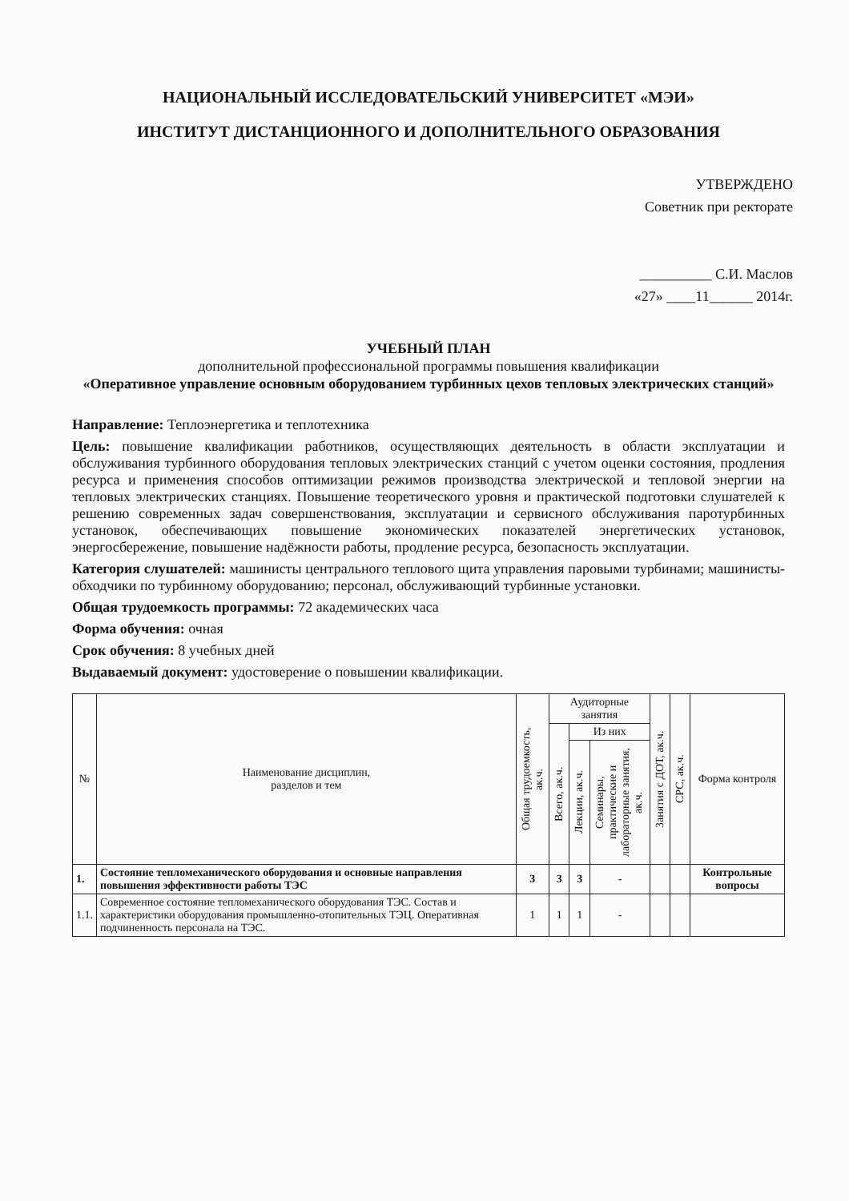НАЦИОНАЛЬНЫЙ ИССЛЕДОВАТЕЛЬСКИЙ УНИВЕРСИТЕТ «МЭИ»
ИНСТИТУТ ДИСТАНЦИОННОГО И ДОПОЛНИТЕЛЬНОГО ОБРАЗОВАНИЯ
УТВЕРЖДЕНО
Советник при ректорате
__________ С.И. Маслов
«27» ____11______ 2014г.
УЧЕБНЫЙ ПЛАН
дополнительной профессиональной программы повышения квалификации
«Оперативное управление основным оборудованием турбинных цехов тепловых электрических станций»
Направление: Теплоэнергетика и теплотехника
Цель: повышение квалификации работников, осуществляющих деятельность в области эксплуатации и обслуживания турбинного оборудования тепловых электрических станций с учетом оценки состояния, продления ресурса и применения способов оптимизации режимов производства электрической и тепловой энергии на тепловых электрических станциях. Повышение теоретического уровня и практической подготовки слушателей к решению современных задач совершенствования, эксплуатации и сервисного обслуживания паротурбинных установок, обеспечивающих повышение экономических показателей энергетических установок, энергосбережение, повышение надёжности работы, продление ресурса, безопасность эксплуатации.
Категория слушателей: машинисты центрального теплового щита управления паровыми турбинами; машинисты-обходчики по турбинному оборудованию; персонал, обслуживающий турбинные установки.
Общая трудоемкость программы: 72 академических часа
Форма обучения: очная
Срок обучения: 8 учебных дней
Выдаваемый документ: удостоверение о повышении квалификации.
| № | Наименование дисциплин, разделов и тем | Общая трудоемкость, ак.ч. | Аудиторные занятия | | | Занятия с ДОТ, ак.ч. | СРС, ак.ч. | Форма контроля |
| --- | --- | --- | --- | --- | --- | --- | --- | --- |
| | | | Всего, ак.ч. | Из них | | | | |
| | | | | Лекции, ак.ч. | Семинары, практические и лабораторные занятия, ак.ч. | | | |
| 1. | Состояние тепломеханического оборудования и основные направления повышения эффективности работы ТЭС | 3 | 3 | 3 | - | | | Контрольные вопросы |
| 1.1. | Современное состояние тепломеханического оборудования ТЭС. Состав и характеристики оборудования промышленно-отопительных ТЭЦ. Оперативная подчиненность персонала на ТЭС. | 1 | 1 | 1 | - | | | |